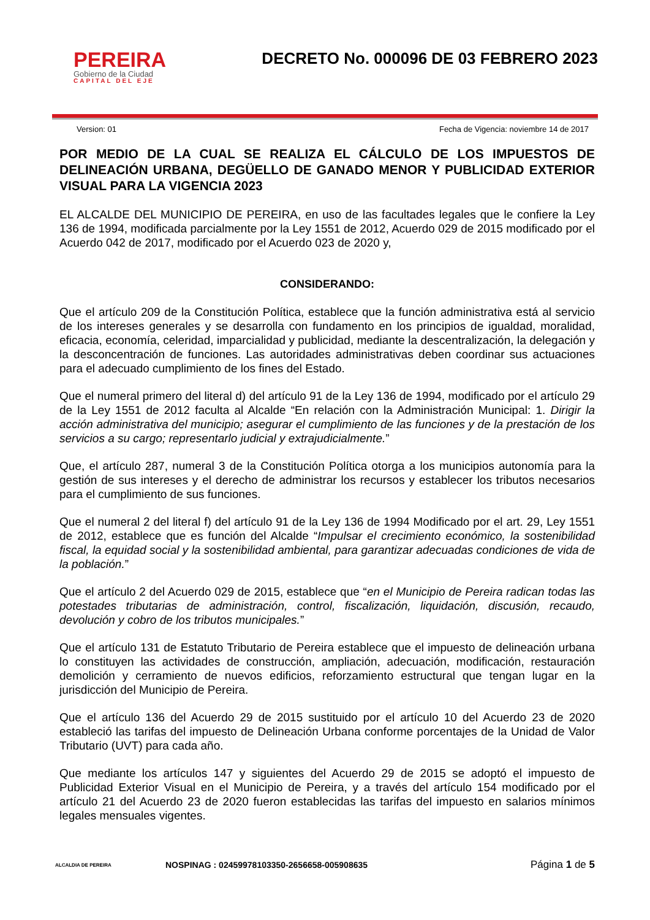PEREIRA
Gobierno de la Ciudad
CAPITAL DEL EJE
DECRETO No. 000096 DE 03 FEBRERO 2023
Version: 01 Fecha de Vigencia: noviembre 14 de 2017
POR MEDIO DE LA CUAL SE REALIZA EL CÁLCULO DE LOS IMPUESTOS DE DELINEACIÓN URBANA, DEGÜELLO DE GANADO MENOR Y PUBLICIDAD EXTERIOR VISUAL PARA LA VIGENCIA 2023
EL ALCALDE DEL MUNICIPIO DE PEREIRA, en uso de las facultades legales que le confiere la Ley 136 de 1994, modificada parcialmente por la Ley 1551 de 2012, Acuerdo 029 de 2015 modificado por el Acuerdo 042 de 2017, modificado por el Acuerdo 023 de 2020 y,
CONSIDERANDO:
Que el artículo 209 de la Constitución Política, establece que la función administrativa está al servicio de los intereses generales y se desarrolla con fundamento en los principios de igualdad, moralidad, eficacia, economía, celeridad, imparcialidad y publicidad, mediante la descentralización, la delegación y la desconcentración de funciones. Las autoridades administrativas deben coordinar sus actuaciones para el adecuado cumplimiento de los fines del Estado.
Que el numeral primero del literal d) del artículo 91 de la Ley 136 de 1994, modificado por el artículo 29 de la Ley 1551 de 2012 faculta al Alcalde “En relación con la Administración Municipal: 1. Dirigir la acción administrativa del municipio; asegurar el cumplimiento de las funciones y de la prestación de los servicios a su cargo; representarlo judicial y extrajudicialmente.”
Que, el artículo 287, numeral 3 de la Constitución Política otorga a los municipios autonomía para la gestión de sus intereses y el derecho de administrar los recursos y establecer los tributos necesarios para el cumplimiento de sus funciones.
Que el numeral 2 del literal f) del artículo 91 de la Ley 136 de 1994 Modificado por el art. 29, Ley 1551 de 2012, establece que es función del Alcalde “Impulsar el crecimiento económico, la sostenibilidad fiscal, la equidad social y la sostenibilidad ambiental, para garantizar adecuadas condiciones de vida de la población.”
Que el artículo 2 del Acuerdo 029 de 2015, establece que “en el Municipio de Pereira radican todas las potestades tributarias de administración, control, fiscalización, liquidación, discusión, recaudo, devolución y cobro de los tributos municipales.”
Que el artículo 131 de Estatuto Tributario de Pereira establece que el impuesto de delineación urbana lo constituyen las actividades de construcción, ampliación, adecuación, modificación, restauración demolición y cerramiento de nuevos edificios, reforzamiento estructural que tengan lugar en la jurisdicción del Municipio de Pereira.
Que el artículo 136 del Acuerdo 29 de 2015 sustituido por el artículo 10 del Acuerdo 23 de 2020 estableció las tarifas del impuesto de Delineación Urbana conforme porcentajes de la Unidad de Valor Tributario (UVT) para cada año.
Que mediante los artículos 147 y siguientes del Acuerdo 29 de 2015 se adoptó el impuesto de Publicidad Exterior Visual en el Municipio de Pereira, y a través del artículo 154 modificado por el artículo 21 del Acuerdo 23 de 2020 fueron establecidas las tarifas del impuesto en salarios mínimos legales mensuales vigentes.
ALCALDIA DE PEREIRA
NOSPINAG : 02459978103350-2656658-005908635
Página 1 de 5